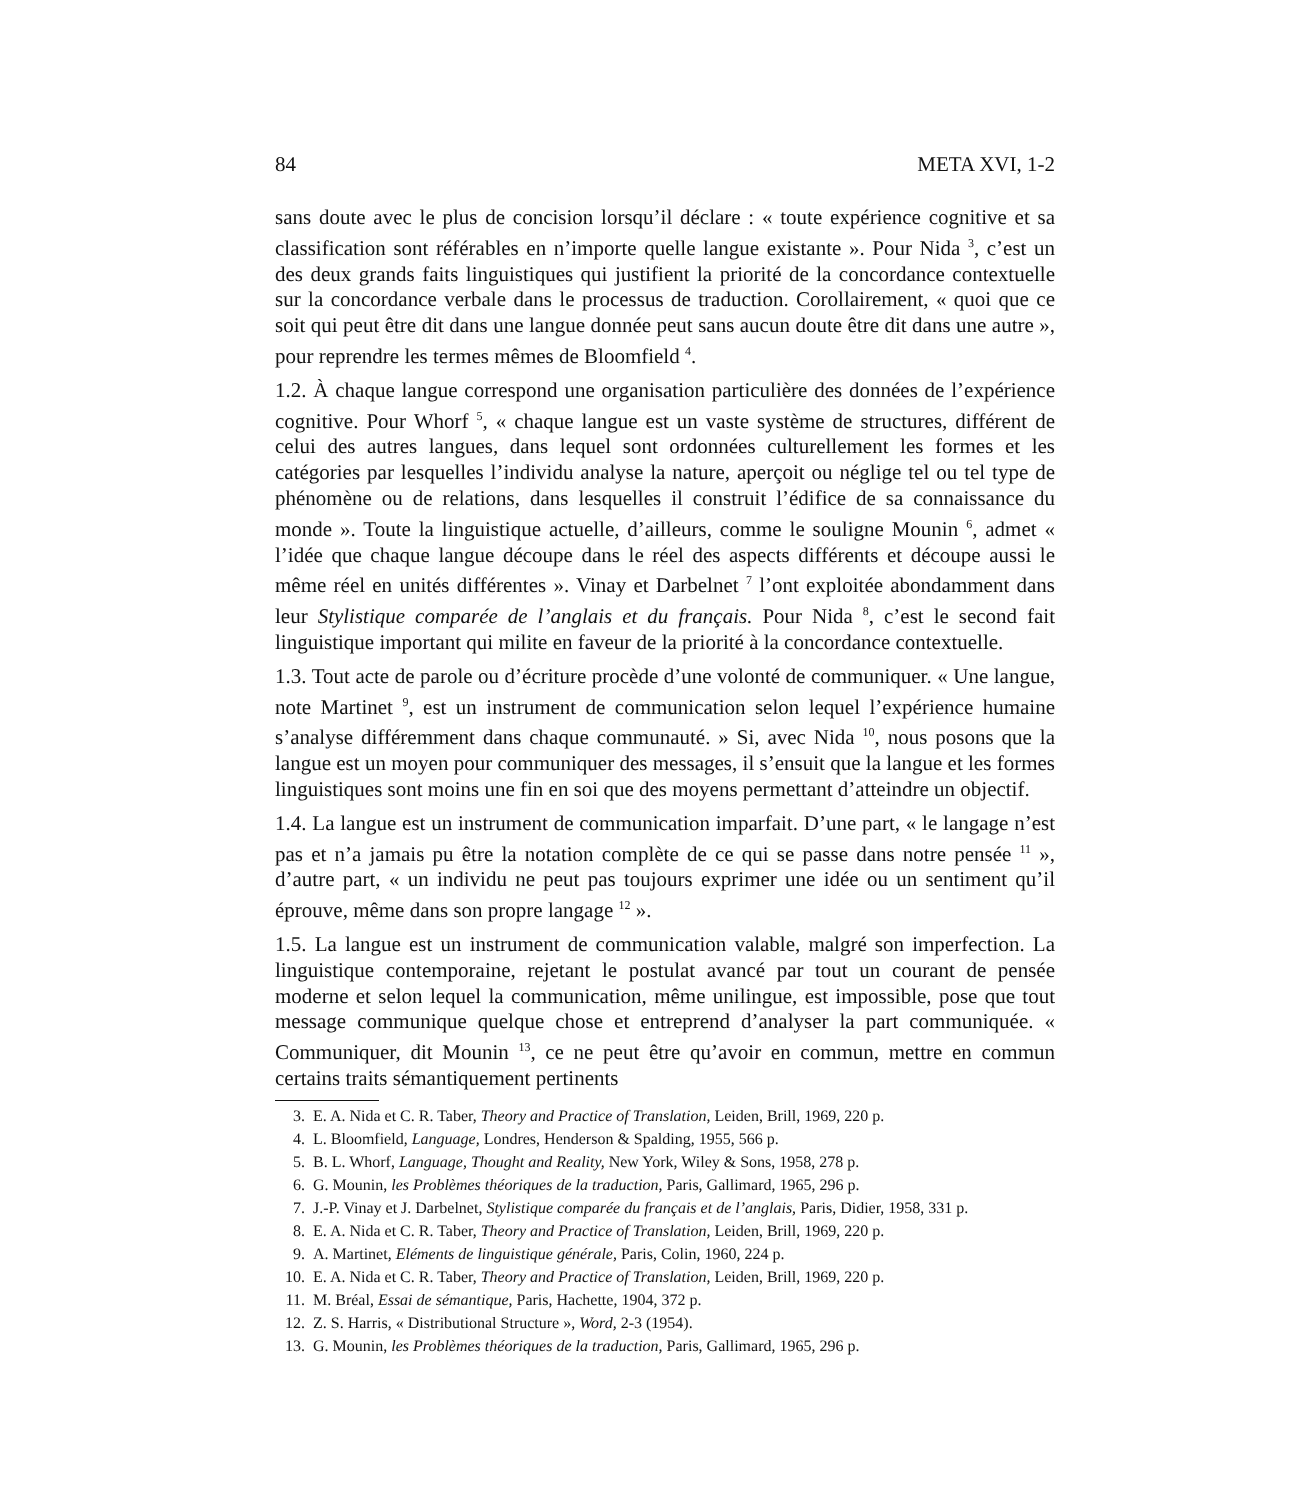84 META XVI, 1-2
sans doute avec le plus de concision lorsqu’il déclare : « toute expérience cognitive et sa classification sont référables en n’importe quelle langue existante ». Pour Nida <sup>3</sup>, c’est un des deux grands faits linguistiques qui justifient la priorité de la concordance contextuelle sur la concordance verbale dans le processus de traduction. Corollairement, « quoi que ce soit qui peut être dit dans une langue donnée peut sans aucun doute être dit dans une autre », pour reprendre les termes mêmes de Bloomfield <sup>4</sup>.
1.2. À chaque langue correspond une organisation particulière des données de l’expérience cognitive. Pour Whorf <sup>5</sup>, « chaque langue est un vaste système de structures, différent de celui des autres langues, dans lequel sont ordonnées culturellement les formes et les catégories par lesquelles l’individu analyse la nature, aperçoit ou néglige tel ou tel type de phénomène ou de relations, dans lesquelles il construit l’édifice de sa connaissance du monde ». Toute la linguistique actuelle, d’ailleurs, comme le souligne Mounin <sup>6</sup>, admet « l’idée que chaque langue découpe dans le réel des aspects différents et découpe aussi le même réel en unités différentes ». Vinay et Darbelnet <sup>7</sup> l’ont exploitée abondamment dans leur Stylistique comparée de l’anglais et du français. Pour Nida <sup>8</sup>, c’est le second fait linguistique important qui milite en faveur de la priorité à la concordance contextuelle.
1.3. Tout acte de parole ou d’écriture procède d’une volonté de communiquer. « Une langue, note Martinet <sup>9</sup>, est un instrument de communication selon lequel l’expérience humaine s’analyse différemment dans chaque communauté. » Si, avec Nida <sup>10</sup>, nous posons que la langue est un moyen pour communiquer des messages, il s’ensuit que la langue et les formes linguistiques sont moins une fin en soi que des moyens permettant d’atteindre un objectif.
1.4. La langue est un instrument de communication imparfait. D’une part, « le langage n’est pas et n’a jamais pu être la notation complète de ce qui se passe dans notre pensée <sup>11</sup> », d’autre part, « un individu ne peut pas toujours exprimer une idée ou un sentiment qu’il éprouve, même dans son propre langage <sup>12</sup> ».
1.5. La langue est un instrument de communication valable, malgré son imperfection. La linguistique contemporaine, rejetant le postulat avancé par tout un courant de pensée moderne et selon lequel la communication, même unilingue, est impossible, pose que tout message communique quelque chose et entreprend d’analyser la part communiquée. « Communiquer, dit Mounin <sup>13</sup>, ce ne peut être qu’avoir en commun, mettre en commun certains traits sémantiquement pertinents
3. E. A. Nida et C. R. Taber, Theory and Practice of Translation, Leiden, Brill, 1969, 220 p.
4. L. Bloomfield, Language, Londres, Henderson & Spalding, 1955, 566 p.
5. B. L. Whorf, Language, Thought and Reality, New York, Wiley & Sons, 1958, 278 p.
6. G. Mounin, les Problèmes théoriques de la traduction, Paris, Gallimard, 1965, 296 p.
7. J.-P. Vinay et J. Darbelnet, Stylistique comparée du français et de l’anglais, Paris, Didier, 1958, 331 p.
8. E. A. Nida et C. R. Taber, Theory and Practice of Translation, Leiden, Brill, 1969, 220 p.
9. A. Martinet, Eléments de linguistique générale, Paris, Colin, 1960, 224 p.
10. E. A. Nida et C. R. Taber, Theory and Practice of Translation, Leiden, Brill, 1969, 220 p.
11. M. Bréal, Essai de sémantique, Paris, Hachette, 1904, 372 p.
12. Z. S. Harris, « Distributional Structure », Word, 2-3 (1954).
13. G. Mounin, les Problèmes théoriques de la traduction, Paris, Gallimard, 1965, 296 p.